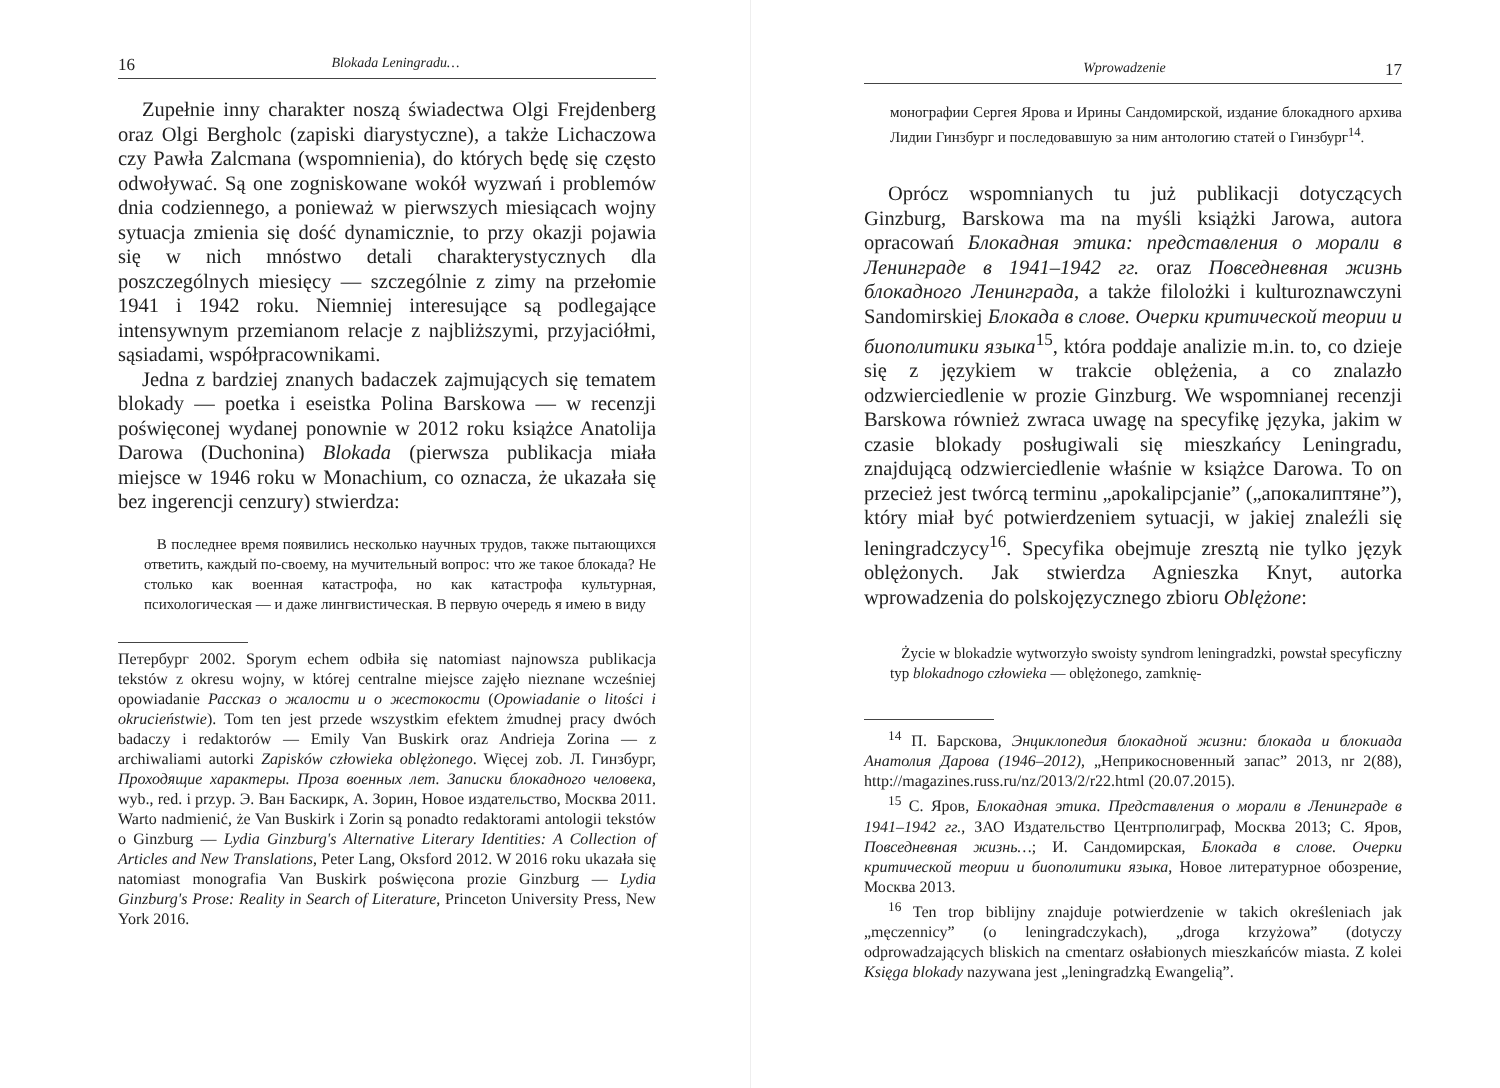16 Blokada Leningradu…
Zupełnie inny charakter noszą świadectwa Olgi Frejdenberg oraz Olgi Bergholc (zapiski diarystyczne), a także Lichaczowa czy Pawła Zalcmana (wspomnienia), do których będę się często odwoływać. Są one zogniskowane wokół wyzwań i problemów dnia codziennego, a ponieważ w pierwszych miesiącach wojny sytuacja zmienia się dość dynamicznie, to przy okazji pojawia się w nich mnóstwo detali charakterystycznych dla poszczególnych miesięcy — szczególnie z zimy na przełomie 1941 i 1942 roku. Niemniej interesujące są podlegające intensywnym przemianom relacje z najbliższymi, przyjaciółmi, sąsiadami, współpracownikami.
Jedna z bardziej znanych badaczek zajmujących się tematem blokady — poetka i eseistka Polina Barskowa — w recenzji poświęconej wydanej ponownie w 2012 roku książce Anatolija Darowa (Duchonina) Blokada (pierwsza publikacja miała miejsce w 1946 roku w Monachium, co oznacza, że ukazała się bez ingerencji cenzury) stwierdza:
В последнее время появились несколько научных трудов, также пытающихся ответить, каждый по-своему, на мучительный вопрос: что же такое блокада? Не столько как военная катастрофа, но как катастрофа культурная, психологическая — и даже лингвистическая. В первую очередь я имею в виду
Петербург 2002. Sporym echem odbiła się natomiast najnowsza publikacja tekstów z okresu wojny, w której centralne miejsce zajęło nieznane wcześniej opowiadanie Рассказ о жалости и о жестокости (Opowiadanie o litości i okrucieństwie). Tom ten jest przede wszystkim efektem żmudnej pracy dwóch badaczy i redaktorów — Emily Van Buskirk oraz Andrieja Zorina — z archiwaliami autorki Zapisków człowieka oblężonego. Więcej zob. Л. Гинзбург, Проходящие характеры. Проза военных лет. Записки блокадного человека, wyb., red. i przyp. Э. Ван Баскирк, А. Зорин, Новое издательство, Москва 2011. Warto nadmienić, że Van Buskirk i Zorin są ponadto redaktorami antologii tekstów o Ginzburg — Lydia Ginzburg's Alternative Literary Identities: A Collection of Articles and New Translations, Peter Lang, Oksford 2012. W 2016 roku ukazała się natomiast monografia Van Buskirk poświęcona prozie Ginzburg — Lydia Ginzburg's Prose: Reality in Search of Literature, Princeton University Press, New York 2016.
Wprowadzenie 17
монографии Сергея Ярова и Ирины Сандомирской, издание блокадного архива Лидии Гинзбург и последовавшую за ним антологию статей о Гинзбург<sup>14</sup>.
Oprócz wspomnianych tu już publikacji dotyczących Ginzburg, Barskowa ma na myśli książki Jarowa, autora opracowań Блокадная этика: представления о морали в Ленинграде в 1941–1942 гг. oraz Повседневная жизнь блокадного Ленинграда, a także filolożki i kulturoznawczyni Sandomirskiej Блокада в слове. Очерки критической теории и биополитики языка<sup>15</sup>, która poddaje analizie m.in. to, co dzieje się z językiem w trakcie oblężenia, a co znalazło odzwierciedlenie w prozie Ginzburg. We wspomnianej recenzji Barskowa również zwraca uwagę na specyfikę języka, jakim w czasie blokady posługiwali się mieszkańcy Leningradu, znajdującą odzwierciedlenie właśnie w książce Darowa. To on przecież jest twórcą terminu „apokalipcjanie” („апокалиптяне”), który miał być potwierdzeniem sytuacji, w jakiej znaleźli się leningradczycy<sup>16</sup>. Specyfika obejmuje zresztą nie tylko język oblężonych. Jak stwierdza Agnieszka Knyt, autorka wprowadzenia do polskojęzycznego zbioru Oblężone:
Życie w blokadzie wytworzyło swoisty syndrom leningradzki, powstał specyficzny typ blokadnogo człowieka — oblężonego, zamknię-
<sup>14</sup> П. Барскова, Энциклопедия блокадной жизни: блокада и блокиада Анатолия Дарова (1946–2012), „Неприкосновенный запас” 2013, nr 2(88), http://magazines.russ.ru/nz/2013/2/r22.html (20.07.2015).
<sup>15</sup> С. Яров, Блокадная этика. Представления о морали в Ленинграде в 1941–1942 гг., ЗАО Издательство Центрполиграф, Москва 2013; С. Яров, Повседневная жизнь…; И. Сандомирская, Блокада в слове. Очерки критической теории и биополитики языка, Новое литературное обозрение, Москва 2013.
<sup>16</sup> Ten trop biblijny znajduje potwierdzenie w takich określeniach jak „męczennicy” (o leningradczykach), „droga krzyżowa” (dotyczy odprowadzających bliskich na cmentarz osłabionych mieszkańców miasta. Z kolei Księga blokady nazywana jest „leningradzką Ewangelią”.